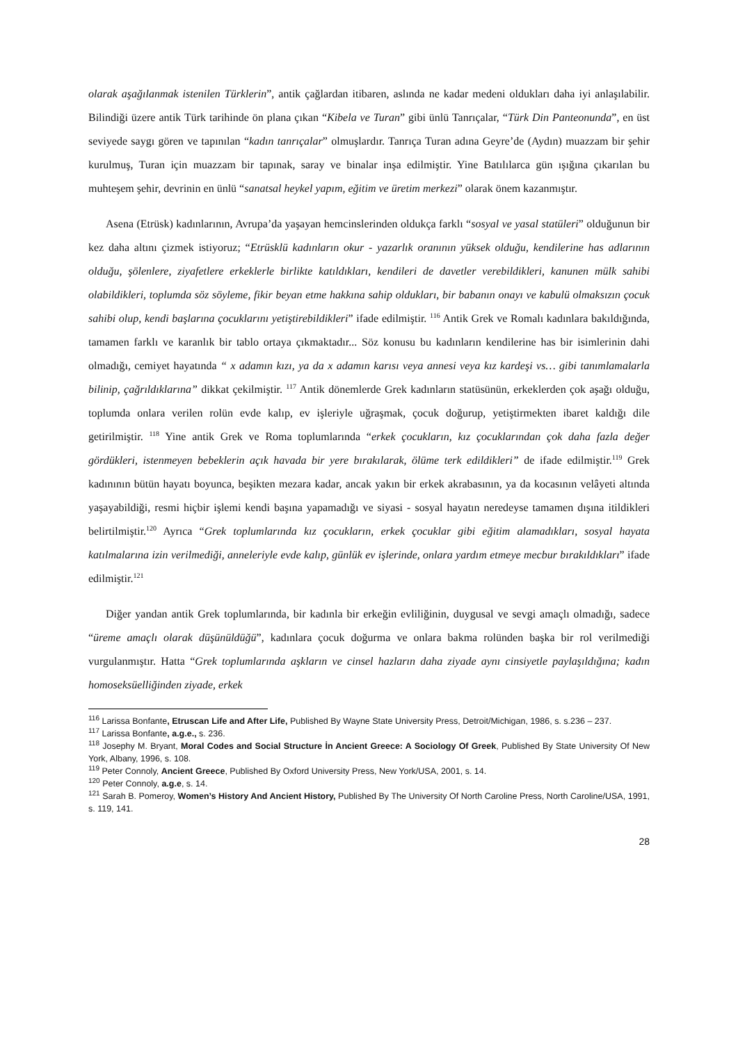olarak aşağılanmak istenilen Türklerin”, antik çağlardan itibaren, aslında ne kadar medeni oldukları daha iyi anlaşılabilir. Bilindiği üzere antik Türk tarihinde ön plana çıkan “Kibela ve Turan” gibi ünlü Tanrıçalar, “Türk Din Panteonunda”, en üst seviyede saygı gören ve tapınılan “kadın tanrıçalar” olmuşlardır. Tanrıça Turan adına Geyre’de (Aydın) muazzam bir şehir kurulmuş, Turan için muazzam bir tapınak, saray ve binalar inşa edilmiştir. Yine Batılılarca gün ışığına çıkarılan bu muhteşem şehir, devrinin en ünlü “sanatsal heykel yapım, eğitim ve üretim merkezi” olarak önem kazanmıştır.
Asena (Etrüsk) kadınlarının, Avrupa’da yaşayan hemcinslerinden oldukça farklı “sosyal ve yasal statüleri” olduğunun bir kez daha altını çizmek istiyoruz; “Etrüsklü kadınların okur - yazarlık oranının yüksek olduğu, kendilerine has adlarının olduğu, şölenlere, ziyafetlere erkeklerle birlikte katıldıkları, kendileri de davetler verebildikleri, kanunen mülk sahibi olabildikleri, toplumda söz söyleme, fikir beyan etme hakkına sahip oldukları, bir babanın onayı ve kabulü olmaksızın çocuk sahibi olup, kendi başlarına çocuklarını yetiştirebildikleri” ifade edilmiştir. <sup>116</sup> Antik Grek ve Romalı kadınlara bakıldığında, tamamen farklı ve karanlık bir tablo ortaya çıkmaktadır... Söz konusu bu kadınların kendilerine has bir isimlerinin dahi olmadığı, cemiyet hayatında “ x adamın kızı, ya da x adamın karısı veya annesi veya kız kardeşi vs… gibi tanımlamalarla bilinip, çağrıldıklarına” dikkat çekilmiştir. <sup>117</sup> Antik dönemlerde Grek kadınların statüsünün, erkeklerden çok aşağı olduğu, toplumda onlara verilen rolün evde kalıp, ev işleriyle uğraşmak, çocuk doğurup, yetiştirmekten ibaret kaldığı dile getirilmiştir. <sup>118</sup> Yine antik Grek ve Roma toplumlarında “erkek çocukların, kız çocuklarından çok daha fazla değer gördükleri, istenmeyen bebeklerin açık havada bir yere bırakılarak, ölüme terk edildikleri” de ifade edilmiştir.<sup>119</sup> Grek kadınının bütün hayatı boyunca, beşikten mezara kadar, ancak yakın bir erkek akrabasının, ya da kocasının velâyeti altında yaşayabildiği, resmi hiçbir işlemi kendi başına yapamadığı ve siyasi - sosyal hayatın neredeyse tamamen dışına itildikleri belirtilmiştir.<sup>120</sup> Ayrıca “Grek toplumlarında kız çocukların, erkek çocuklar gibi eğitim alamadıkları, sosyal hayata katılmalarına izin verilmediği, anneleriyle evde kalıp, günlük ev işlerinde, onlara yardım etmeye mecbur bırakıldıkları” ifade edilmiştir.<sup>121</sup>
Diğer yandan antik Grek toplumlarında, bir kadınla bir erkeğin evliliğinin, duygusal ve sevgi amaçlı olmadığı, sadece “üreme amaçlı olarak düşünüldüğü”, kadınlara çocuk doğurma ve onlara bakma rolünden başka bir rol verilmediği vurgulanmıştır. Hatta “Grek toplumlarında aşkların ve cinsel hazların daha ziyade aynı cinsiyetle paylaşıldığına; kadın homoseksüelliğinden ziyade, erkek
<sup>116</sup> Larissa Bonfante, Etruscan Life and After Life, Published By Wayne State University Press, Detroit/Michigan, 1986, s. s.236 – 237.
<sup>117</sup> Larissa Bonfante, a.g.e., s. 236.
<sup>118</sup> Josephy M. Bryant, Moral Codes and Social Structure İn Ancient Greece: A Sociology Of Greek, Published By State University Of New York, Albany, 1996, s. 108.
<sup>119</sup> Peter Connoly, Ancient Greece, Published By Oxford University Press, New York/USA, 2001, s. 14.
<sup>120</sup> Peter Connoly, a.g.e, s. 14.
<sup>121</sup> Sarah B. Pomeroy, Women’s History And Ancient History, Published By The University Of North Caroline Press, North Caroline/USA, 1991, s. 119, 141.
28